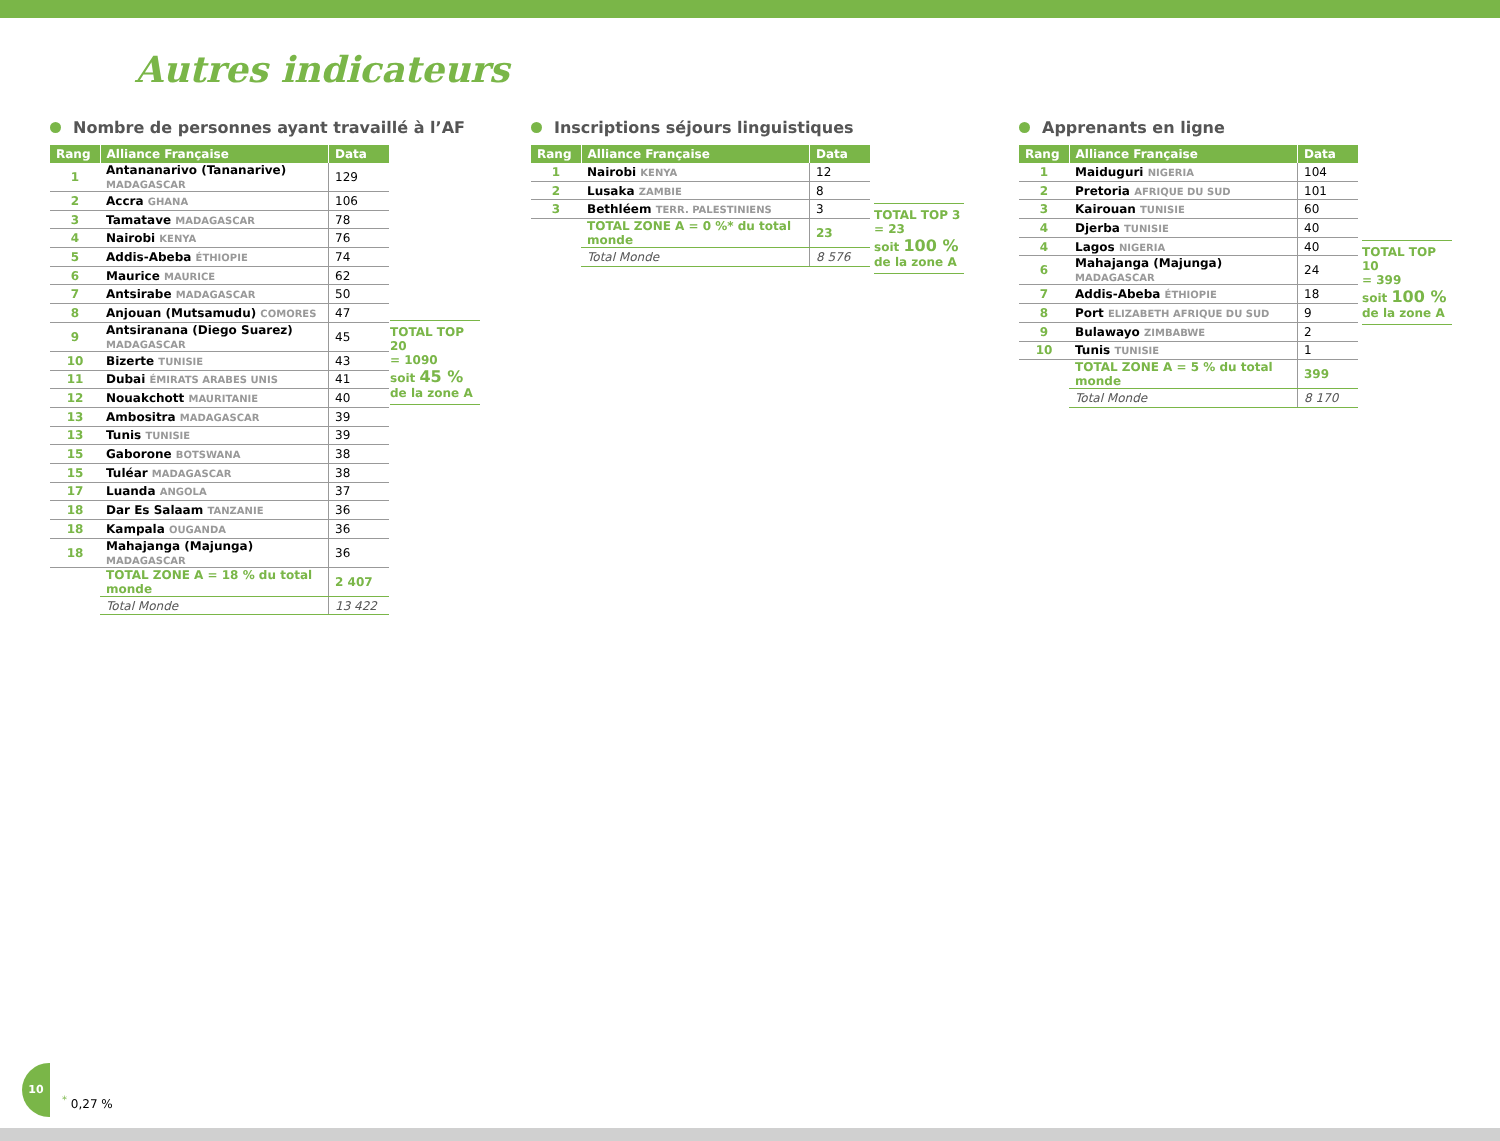Autres indicateurs
Nombre de personnes ayant travaillé à l’AF
| Rang | Alliance Française | Data |
| --- | --- | --- |
| 1 | Antananarivo (Tananarive) MADAGASCAR | 129 |
| 2 | Accra GHANA | 106 |
| 3 | Tamatave MADAGASCAR | 78 |
| 4 | Nairobi KENYA | 76 |
| 5 | Addis-Abeba ÉTHIOPIE | 74 |
| 6 | Maurice MAURICE | 62 |
| 7 | Antsirabe MADAGASCAR | 50 |
| 8 | Anjouan (Mutsamudu) COMORES | 47 |
| 9 | Antsiranana (Diego Suarez) MADAGASCAR | 45 |
| 10 | Bizerte TUNISIE | 43 |
| 11 | Dubai ÉMIRATS ARABES UNIS | 41 |
| 12 | Nouakchott MAURITANIE | 40 |
| 13 | Ambositra MADAGASCAR | 39 |
| 13 | Tunis TUNISIE | 39 |
| 15 | Gaborone BOTSWANA | 38 |
| 15 | Tuléar MADAGASCAR | 38 |
| 17 | Luanda ANGOLA | 37 |
| 18 | Dar Es Salaam TANZANIE | 36 |
| 18 | Kampala OUGANDA | 36 |
| 18 | Mahajanga (Majunga) MADAGASCAR | 36 |
| | TOTAL ZONE A = 18 % du total monde | 2 407 |
| | Total Monde | 13 422 |
TOTAL TOP 20
= 1090
soit 45 %
de la zone A
Inscriptions séjours linguistiques
| Rang | Alliance Française | Data |
| --- | --- | --- |
| 1 | Nairobi KENYA | 12 |
| 2 | Lusaka ZAMBIE | 8 |
| 3 | Bethléem TERR. PALESTINIENS | 3 |
| | TOTAL ZONE A = 0 %* du total monde | 23 |
| | Total Monde | 8 576 |
TOTAL TOP 3
= 23
soit 100 %
de la zone A
Apprenants en ligne
| Rang | Alliance Française | Data |
| --- | --- | --- |
| 1 | Maiduguri NIGERIA | 104 |
| 2 | Pretoria AFRIQUE DU SUD | 101 |
| 3 | Kairouan TUNISIE | 60 |
| 4 | Djerba TUNISIE | 40 |
| 4 | Lagos NIGERIA | 40 |
| 6 | Mahajanga (Majunga) MADAGASCAR | 24 |
| 7 | Addis-Abeba ÉTHIOPIE | 18 |
| 8 | Port ELIZABETH AFRIQUE DU SUD | 9 |
| 9 | Bulawayo ZIMBABWE | 2 |
| 10 | Tunis TUNISIE | 1 |
| | TOTAL ZONE A = 5 % du total monde | 399 |
| | Total Monde | 8 170 |
TOTAL TOP 10
= 399
soit 100 %
de la zone A
10 <sup>*</sup> 0,27 %